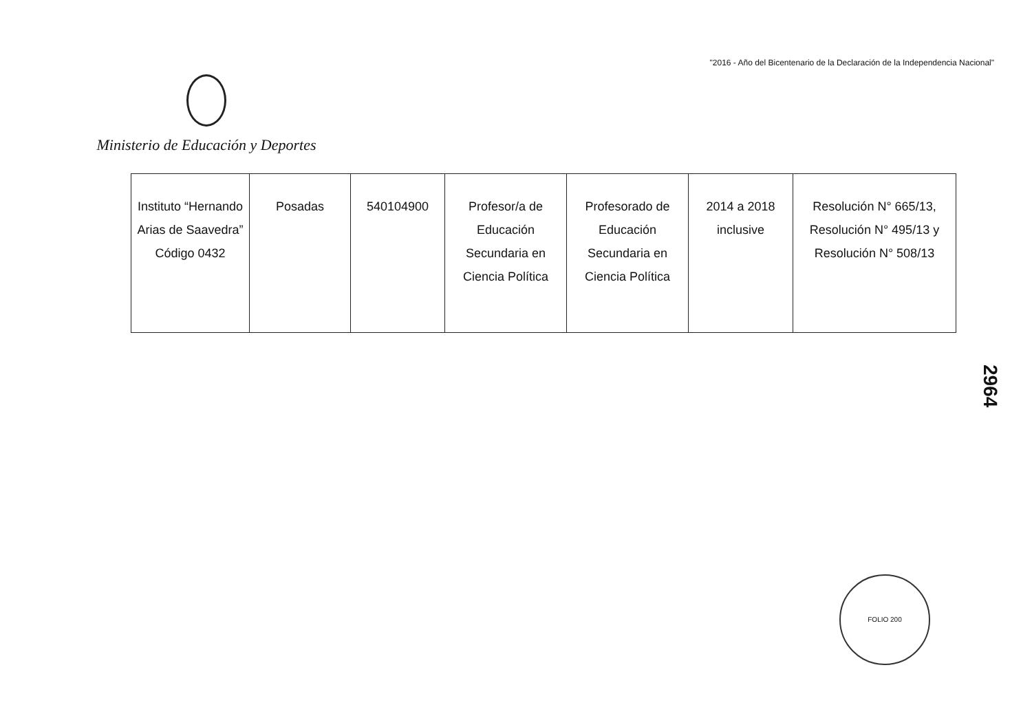"2016 - Año del Bicentenario de la Declaración de la Independencia Nacional"
Ministerio de Educación y Deportes
| Instituto “Hernando Arias de Saavedra” Código 0432 | Posadas | 540104900 | Profesor/a de Educación Secundaria en Ciencia Política | Profesorado de Educación Secundaria en Ciencia Política | 2014 a 2018 inclusive | Resolución N° 665/13, Resolución N° 495/13 y Resolución N° 508/13 |
2964
FOLIO 200